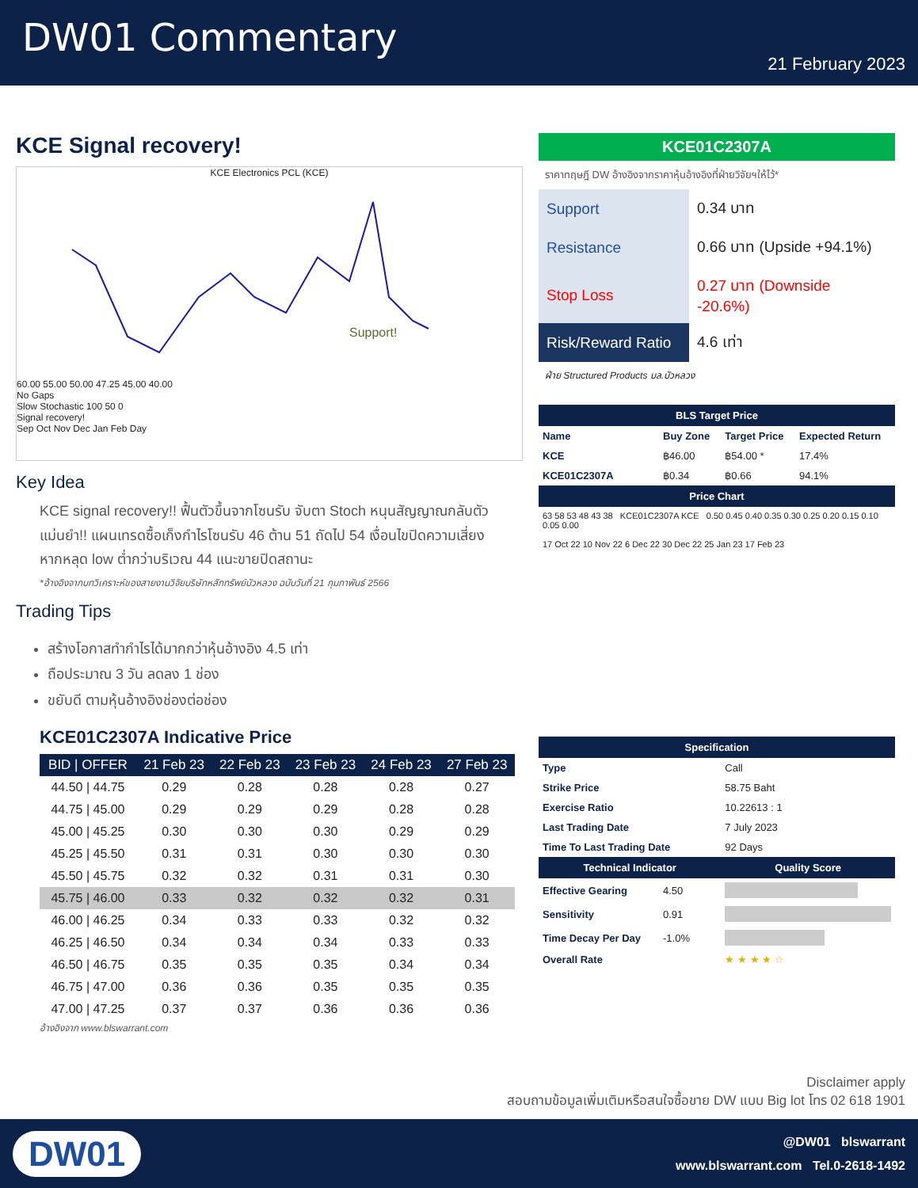DW01 Commentary
21 February 2023
KCE Signal recovery!
KCE Electronics PCL (KCE)
Support!
60.00 55.00 50.00 47.25 45.00 40.00
No Gaps
Slow Stochastic 100 50 0
Signal recovery!
Sep Oct Nov Dec Jan Feb Day
Key Idea
KCE signal recovery!! ฟื้นตัวขึ้นจากโซนรับ จับตา Stoch หนุนสัญญาณกลับตัว แม่นยำ!! แผนเทรดซื้อเก็งกำไรโซนรับ 46 ต้าน 51 ถัดไป 54 เงื่อนไขปิดความเสี่ยงหากหลุด low ต่ำกว่าบริเวณ 44 แนะขายปิดสถานะ
*อ้างอิงจากบทวิเคราะห์ของสายงานวิจัยบริษัทหลักทรัพย์บัวหลวง ฉบับวันที่ 21 กุมภาพันธ์ 2566
Trading Tips
สร้างโอกาสทำกำไรได้มากกว่าหุ้นอ้างอิง 4.5 เท่า
ถือประมาณ 3 วัน ลดลง 1 ช่อง
ขยับดี ตามหุ้นอ้างอิงช่องต่อช่อง
KCE01C2307A Indicative Price
| BID / OFFER | 21 Feb 23 | 22 Feb 23 | 23 Feb 23 | 24 Feb 23 | 27 Feb 23 |
| --- | --- | --- | --- | --- | --- |
| 44.50 / 44.75 | 0.29 | 0.28 | 0.28 | 0.28 | 0.27 |
| 44.75 / 45.00 | 0.29 | 0.29 | 0.29 | 0.28 | 0.28 |
| 45.00 / 45.25 | 0.30 | 0.30 | 0.30 | 0.29 | 0.29 |
| 45.25 / 45.50 | 0.31 | 0.31 | 0.30 | 0.30 | 0.30 |
| 45.50 / 45.75 | 0.32 | 0.32 | 0.31 | 0.31 | 0.30 |
| 45.75 / 46.00 | 0.33 | 0.32 | 0.32 | 0.32 | 0.31 |
| 46.00 / 46.25 | 0.34 | 0.33 | 0.33 | 0.32 | 0.32 |
| 46.25 / 46.50 | 0.34 | 0.34 | 0.34 | 0.33 | 0.33 |
| 46.50 / 46.75 | 0.35 | 0.35 | 0.35 | 0.34 | 0.34 |
| 46.75 / 47.00 | 0.36 | 0.36 | 0.35 | 0.35 | 0.35 |
| 47.00 / 47.25 | 0.37 | 0.37 | 0.36 | 0.36 | 0.36 |
อ้างอิงจาก www.blswarrant.com
KCE01C2307A
ราคาทฤษฎี DW อ้างอิงจากราคาหุ้นอ้างอิงที่ฝ่ายวิจัยฯให้ไว้*
| Support | 0.34 บาท |
| Resistance | 0.66 บาท (Upside +94.1%) |
| Stop Loss | 0.27 บาท (Downside -20.6%) |
| Risk/Reward Ratio | 4.6 เท่า |
ฝ่าย Structured Products บล.บัวหลวง
| BLS Target Price | | | |
| --- | --- | --- | --- |
| Name | Buy Zone | Target Price | Expected Return |
| KCE | ฿46.00 | ฿54.00 * | 17.4% |
| KCE01C2307A | ฿0.34 | ฿0.66 | 94.1% |
| Price Chart | | | |
| 63 58 53 48 43 38 KCE01C2307A KCE 0.50 0.45 0.40 0.35 0.30 0.25 0.20 0.15 0.10 0.05 0.00 17 Oct 22 10 Nov 22 6 Dec 22 30 Dec 22 25 Jan 23 17 Feb 23 | | | |
| Specification | | | |
| Type | | Call | |
| Strike Price | | 58.75 Baht | |
| Exercise Ratio | | 10.22613 : 1 | |
| Last Trading Date | | 7 July 2023 | |
| Time To Last Trading Date | | 92 Days | |
| Technical Indicator | | Quality Score | |
| Effective Gearing | 4.50 | | |
| Sensitivity | 0.91 | | |
| Time Decay Per Day | -1.0% | | |
| Overall Rate | | ★ ★ ★ ★ ☆ | |
Disclaimer apply
สอบถามข้อมูลเพิ่มเติมหรือสนใจซื้อขาย DW แบบ Big lot โทร 02 618 1901
DW01
@DW01 blswarrant
www.blswarrant.com Tel.0-2618-1492